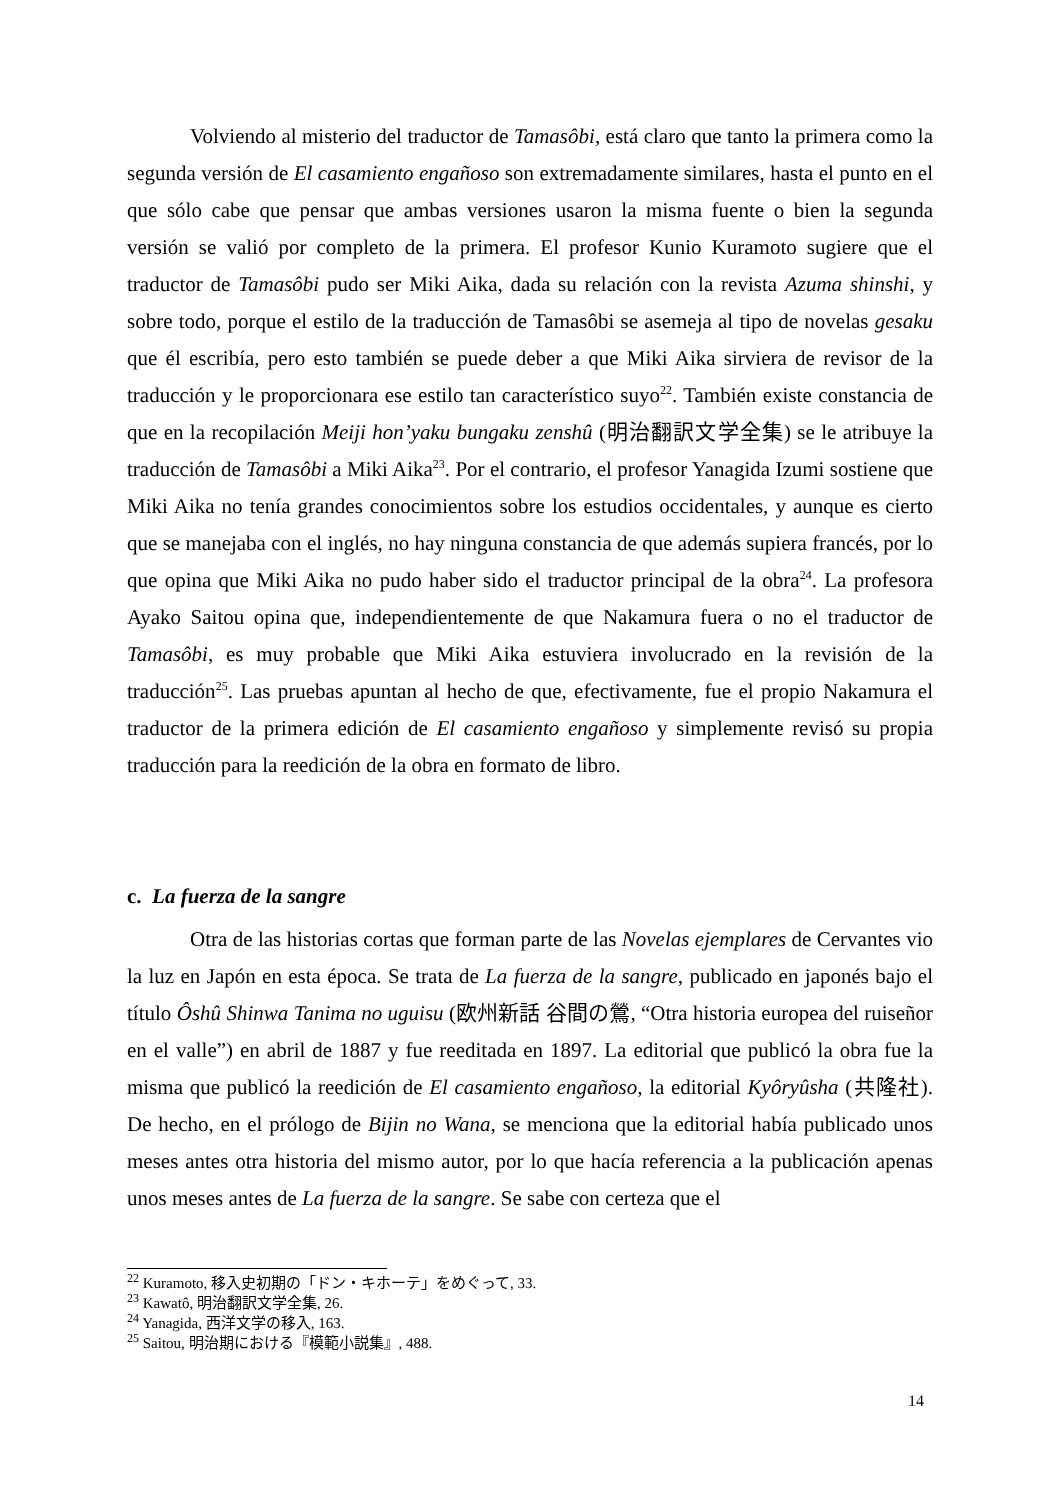Volviendo al misterio del traductor de Tamasôbi, está claro que tanto la primera como la segunda versión de El casamiento engañoso son extremadamente similares, hasta el punto en el que sólo cabe que pensar que ambas versiones usaron la misma fuente o bien la segunda versión se valió por completo de la primera. El profesor Kunio Kuramoto sugiere que el traductor de Tamasôbi pudo ser Miki Aika, dada su relación con la revista Azuma shinshi, y sobre todo, porque el estilo de la traducción de Tamasôbi se asemeja al tipo de novelas gesaku que él escribía, pero esto también se puede deber a que Miki Aika sirviera de revisor de la traducción y le proporcionara ese estilo tan característico suyo<sup>22</sup>. También existe constancia de que en la recopilación Meiji hon’yaku bungaku zenshû (明治翻訳文学全集) se le atribuye la traducción de Tamasôbi a Miki Aika<sup>23</sup>. Por el contrario, el profesor Yanagida Izumi sostiene que Miki Aika no tenía grandes conocimientos sobre los estudios occidentales, y aunque es cierto que se manejaba con el inglés, no hay ninguna constancia de que además supiera francés, por lo que opina que Miki Aika no pudo haber sido el traductor principal de la obra<sup>24</sup>. La profesora Ayako Saitou opina que, independientemente de que Nakamura fuera o no el traductor de Tamasôbi, es muy probable que Miki Aika estuviera involucrado en la revisión de la traducción<sup>25</sup>. Las pruebas apuntan al hecho de que, efectivamente, fue el propio Nakamura el traductor de la primera edición de El casamiento engañoso y simplemente revisó su propia traducción para la reedición de la obra en formato de libro.
c. La fuerza de la sangre
Otra de las historias cortas que forman parte de las Novelas ejemplares de Cervantes vio la luz en Japón en esta época. Se trata de La fuerza de la sangre, publicado en japonés bajo el título Ôshû Shinwa Tanima no uguisu (欧州新話 谷間の鶯, “Otra historia europea del ruiseñor en el valle”) en abril de 1887 y fue reeditada en 1897. La editorial que publicó la obra fue la misma que publicó la reedición de El casamiento engañoso, la editorial Kyôryûsha (共隆社). De hecho, en el prólogo de Bijin no Wana, se menciona que la editorial había publicado unos meses antes otra historia del mismo autor, por lo que hacía referencia a la publicación apenas unos meses antes de La fuerza de la sangre. Se sabe con certeza que el
<sup>22</sup> Kuramoto, 移入史初期の「ドン・キホーテ」をめぐって, 33.
<sup>23</sup> Kawatô, 明治翻訳文学全集, 26.
<sup>24</sup> Yanagida, 西洋文学の移入, 163.
<sup>25</sup> Saitou, 明治期における『模範小説集』, 488.
14